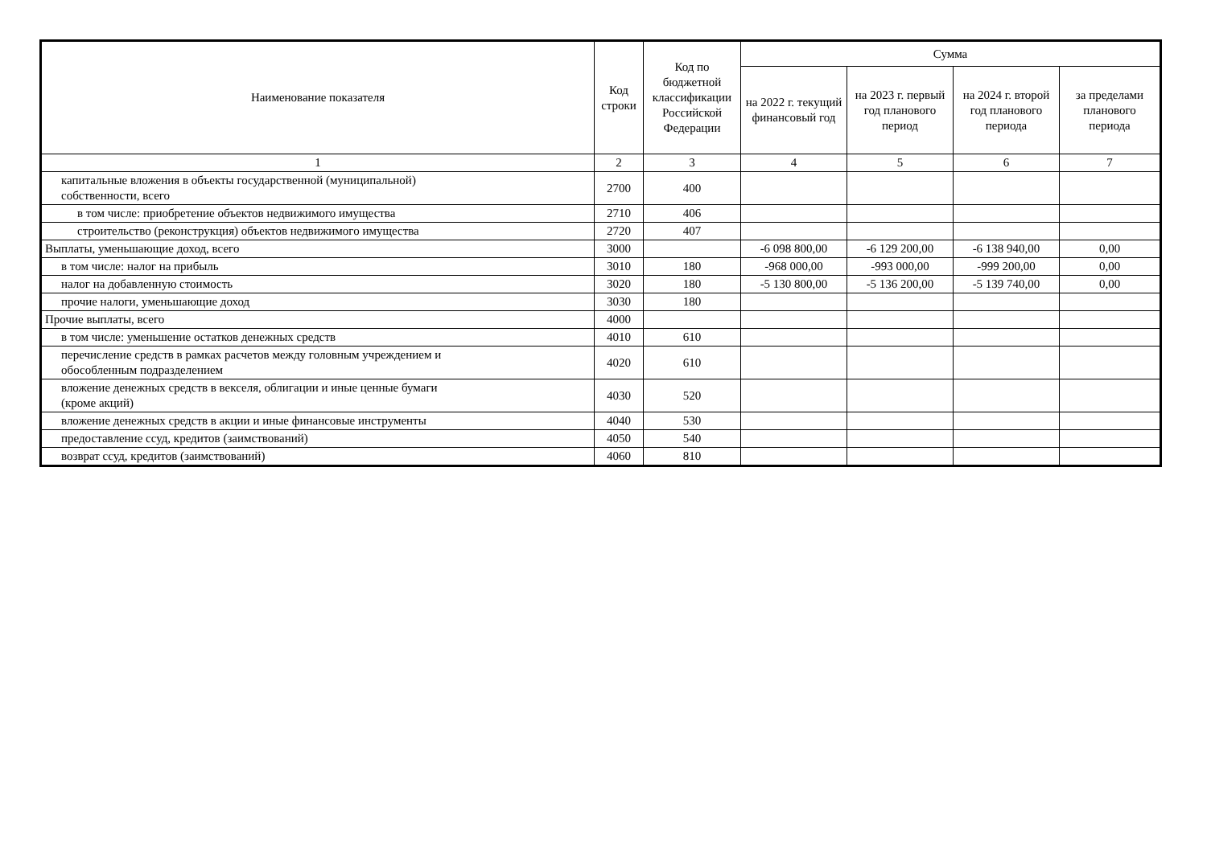| Наименование показателя | Код строки | Код по бюджетной классификации Российской Федерации | Сумма | | | |
| --- | --- | --- | --- | --- | --- | --- |
| | | | на 2022 г. текущий финансовый год | на 2023 г. первый год планового период | на 2024 г. второй год планового периода | за пределами планового периода |
| 1 | 2 | 3 | 4 | 5 | 6 | 7 |
| капитальные вложения в объекты государственной (муниципальной) собственности, всего | 2700 | 400 | | | | |
| в том числе: приобретение объектов недвижимого имущества | 2710 | 406 | | | | |
| строительство (реконструкция) объектов недвижимого имущества | 2720 | 407 | | | | |
| Выплаты, уменьшающие доход, всего | 3000 | | -6 098 800,00 | -6 129 200,00 | -6 138 940,00 | 0,00 |
| в том числе: налог на прибыль | 3010 | 180 | -968 000,00 | -993 000,00 | -999 200,00 | 0,00 |
| налог на добавленную стоимость | 3020 | 180 | -5 130 800,00 | -5 136 200,00 | -5 139 740,00 | 0,00 |
| прочие налоги, уменьшающие доход | 3030 | 180 | | | | |
| Прочие выплаты, всего | 4000 | | | | | |
| в том числе: уменьшение остатков денежных средств | 4010 | 610 | | | | |
| перечисление средств в рамках расчетов между головным учреждением и обособленным подразделением | 4020 | 610 | | | | |
| вложение денежных средств в векселя, облигации и иные ценные бумаги (кроме акций) | 4030 | 520 | | | | |
| вложение денежных средств в акции и иные финансовые инструменты | 4040 | 530 | | | | |
| предоставление ссуд, кредитов (заимствований) | 4050 | 540 | | | | |
| возврат ссуд, кредитов (заимствований) | 4060 | 810 | | | | |